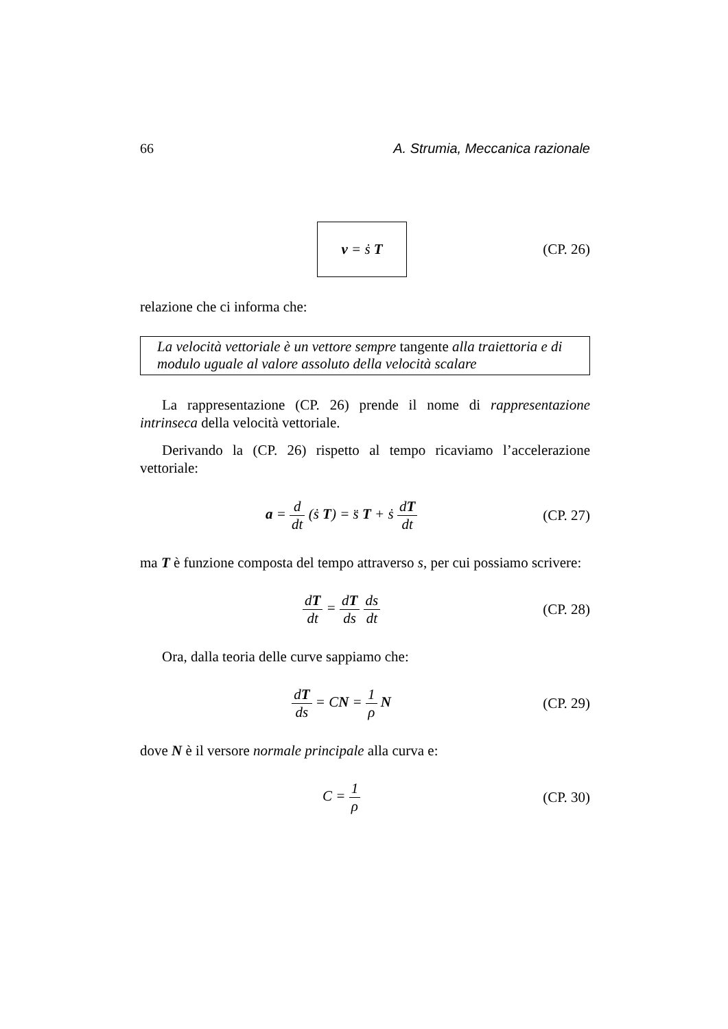66 A. Strumia, Meccanica razionale
v = ṡ T
(CP. 26)
relazione che ci informa che:
La velocità vettoriale è un vettore sempre tangente alla traiettoria e di modulo uguale al valore assoluto della velocità scalare
La rappresentazione (CP. 26) prende il nome di rappresentazione intrinseca della velocità vettoriale.
Derivando la (CP. 26) rispetto al tempo ricaviamo l’accelerazione vettoriale:
a = d dt (ṡ T) = s̈ T + ṡ dT dt
(CP. 27)
ma T è funzione composta del tempo attraverso s, per cui possiamo scrivere:
dT dt = dT ds ds dt (CP. 28)
Ora, dalla teoria delle curve sappiamo che:
dT ds = CN = 1 ρ N (CP. 29)
dove N è il versore normale principale alla curva e:
C = 1 ρ (CP. 30)